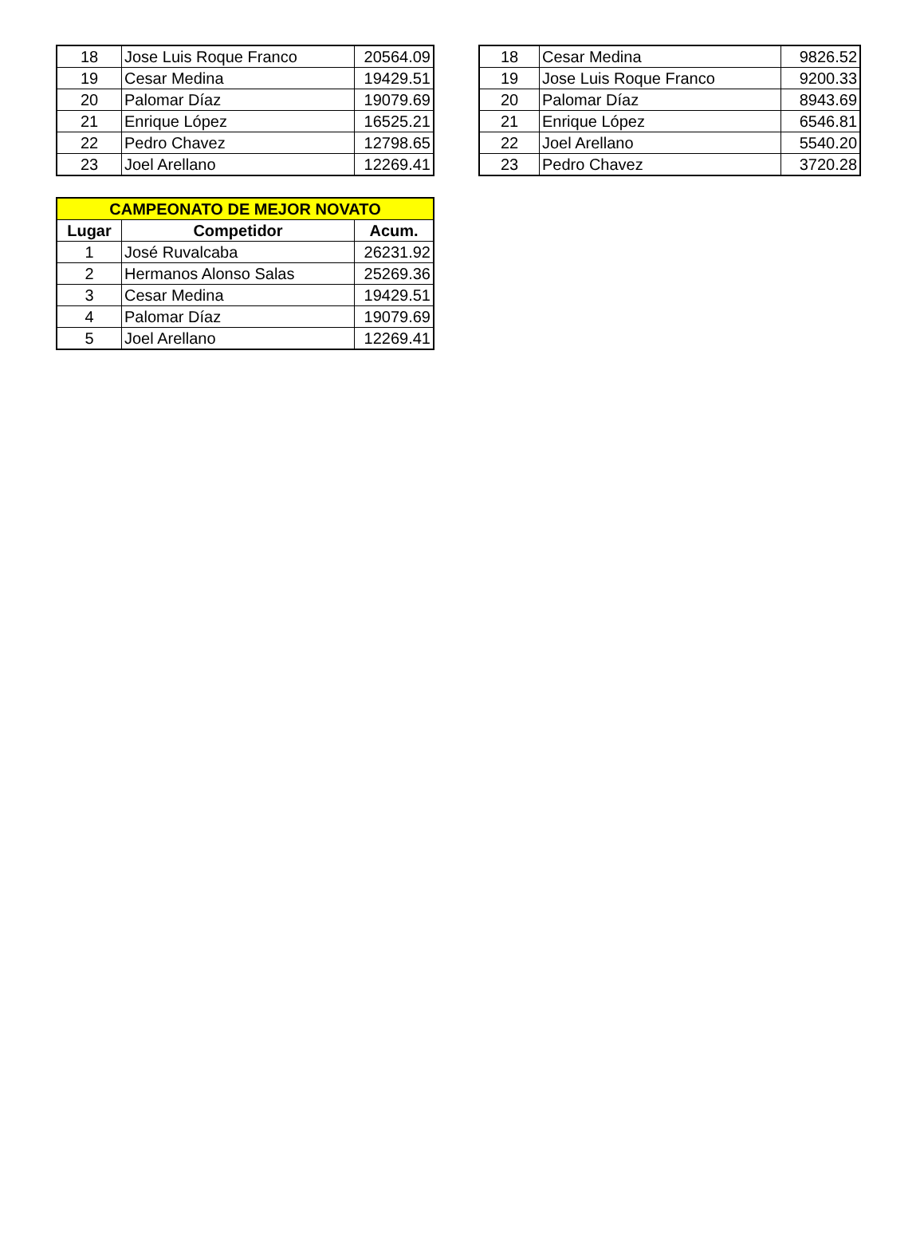| 18 | Jose Luis Roque Franco | 20564.09 |
| 19 | Cesar Medina | 19429.51 |
| 20 | Palomar Díaz | 19079.69 |
| 21 | Enrique López | 16525.21 |
| 22 | Pedro Chavez | 12798.65 |
| 23 | Joel Arellano | 12269.41 |
| 18 | Cesar Medina | 9826.52 |
| 19 | Jose Luis Roque Franco | 9200.33 |
| 20 | Palomar Díaz | 8943.69 |
| 21 | Enrique López | 6546.81 |
| 22 | Joel Arellano | 5540.20 |
| 23 | Pedro Chavez | 3720.28 |
| CAMPEONATO DE MEJOR NOVATO | | |
| --- | --- | --- |
| Lugar | Competidor | Acum. |
| 1 | José Ruvalcaba | 26231.92 |
| 2 | Hermanos Alonso Salas | 25269.36 |
| 3 | Cesar Medina | 19429.51 |
| 4 | Palomar Díaz | 19079.69 |
| 5 | Joel Arellano | 12269.41 |